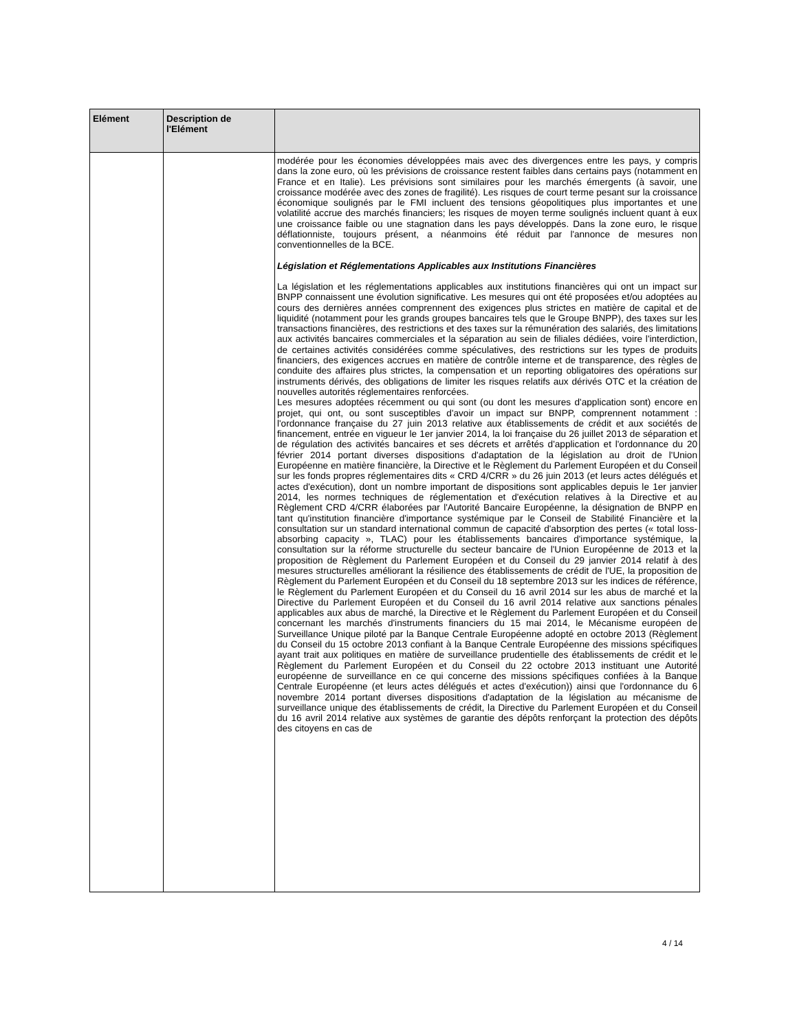| Elément | Description de l'Elément | |
| --- | --- | --- |
| | | modérée pour les économies développées mais avec des divergences entre les pays, y compris dans la zone euro, où les prévisions de croissance restent faibles dans certains pays (notamment en France et en Italie). Les prévisions sont similaires pour les marchés émergents (à savoir, une croissance modérée avec des zones de fragilité). Les risques de court terme pesant sur la croissance économique soulignés par le FMI incluent des tensions géopolitiques plus importantes et une volatilité accrue des marchés financiers; les risques de moyen terme soulignés incluent quant à eux une croissance faible ou une stagnation dans les pays développés. Dans la zone euro, le risque déflationniste, toujours présent, a néanmoins été réduit par l'annonce de mesures non conventionnelles de la BCE. Législation et Réglementations Applicables aux Institutions Financières La législation et les réglementations applicables aux institutions financières qui ont un impact sur BNPP connaissent une évolution significative. Les mesures qui ont été proposées et/ou adoptées au cours des dernières années comprennent des exigences plus strictes en matière de capital et de liquidité (notamment pour les grands groupes bancaires tels que le Groupe BNPP), des taxes sur les transactions financières, des restrictions et des taxes sur la rémunération des salariés, des limitations aux activités bancaires commerciales et la séparation au sein de filiales dédiées, voire l'interdiction, de certaines activités considérées comme spéculatives, des restrictions sur les types de produits financiers, des exigences accrues en matière de contrôle interne et de transparence, des règles de conduite des affaires plus strictes, la compensation et un reporting obligatoires des opérations sur instruments dérivés, des obligations de limiter les risques relatifs aux dérivés OTC et la création de nouvelles autorités réglementaires renforcées. Les mesures adoptées récemment ou qui sont (ou dont les mesures d'application sont) encore en projet, qui ont, ou sont susceptibles d'avoir un impact sur BNPP, comprennent notamment : l'ordonnance française du 27 juin 2013 relative aux établissements de crédit et aux sociétés de financement, entrée en vigueur le 1er janvier 2014, la loi française du 26 juillet 2013 de séparation et de régulation des activités bancaires et ses décrets et arrêtés d'application et l'ordonnance du 20 février 2014 portant diverses dispositions d'adaptation de la législation au droit de l'Union Européenne en matière financière, la Directive et le Règlement du Parlement Européen et du Conseil sur les fonds propres réglementaires dits « CRD 4/CRR » du 26 juin 2013 (et leurs actes délégués et actes d'exécution), dont un nombre important de dispositions sont applicables depuis le 1er janvier 2014, les normes techniques de réglementation et d'exécution relatives à la Directive et au Règlement CRD 4/CRR élaborées par l'Autorité Bancaire Européenne, la désignation de BNPP en tant qu'institution financière d'importance systémique par le Conseil de Stabilité Financière et la consultation sur un standard international commun de capacité d'absorption des pertes (« total loss-absorbing capacity », TLAC) pour les établissements bancaires d'importance systémique, la consultation sur la réforme structurelle du secteur bancaire de l'Union Européenne de 2013 et la proposition de Règlement du Parlement Européen et du Conseil du 29 janvier 2014 relatif à des mesures structurelles améliorant la résilience des établissements de crédit de l'UE, la proposition de Règlement du Parlement Européen et du Conseil du 18 septembre 2013 sur les indices de référence, le Règlement du Parlement Européen et du Conseil du 16 avril 2014 sur les abus de marché et la Directive du Parlement Européen et du Conseil du 16 avril 2014 relative aux sanctions pénales applicables aux abus de marché, la Directive et le Règlement du Parlement Européen et du Conseil concernant les marchés d'instruments financiers du 15 mai 2014, le Mécanisme européen de Surveillance Unique piloté par la Banque Centrale Européenne adopté en octobre 2013 (Règlement du Conseil du 15 octobre 2013 confiant à la Banque Centrale Européenne des missions spécifiques ayant trait aux politiques en matière de surveillance prudentielle des établissements de crédit et le Règlement du Parlement Européen et du Conseil du 22 octobre 2013 instituant une Autorité européenne de surveillance en ce qui concerne des missions spécifiques confiées à la Banque Centrale Européenne (et leurs actes délégués et actes d'exécution)) ainsi que l'ordonnance du 6 novembre 2014 portant diverses dispositions d'adaptation de la législation au mécanisme de surveillance unique des établissements de crédit, la Directive du Parlement Européen et du Conseil du 16 avril 2014 relative aux systèmes de garantie des dépôts renforçant la protection des dépôts des citoyens en cas de |
4 / 14